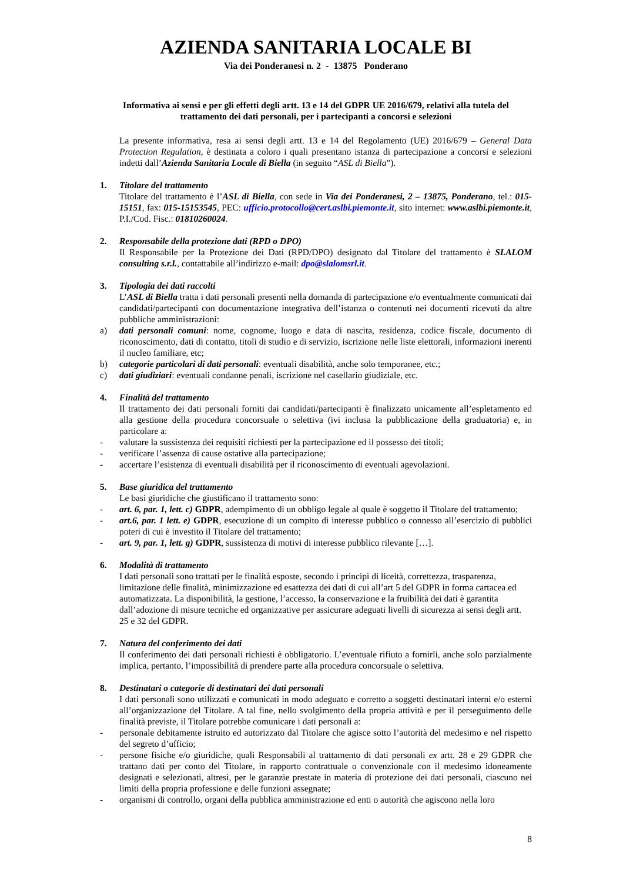AZIENDA SANITARIA LOCALE BI
Via dei Ponderanesi n. 2 - 13875 Ponderano
Informativa ai sensi e per gli effetti degli artt. 13 e 14 del GDPR UE 2016/679, relativi alla tutela del trattamento dei dati personali, per i partecipanti a concorsi e selezioni
La presente informativa, resa ai sensi degli artt. 13 e 14 del Regolamento (UE) 2016/679 – General Data Protection Regulation, è destinata a coloro i quali presentano istanza di partecipazione a concorsi e selezioni indetti dall’Azienda Sanitaria Locale di Biella (in seguito “ASL di Biella”).
1. Titolare del trattamento
Titolare del trattamento è l’ASL di Biella, con sede in Via dei Ponderanesi, 2 – 13875, Ponderano, tel.: 015-15151, fax: 015-15153545, PEC: ufficio.protocollo@cert.aslbi.piemonte.it, sito internet: www.aslbi.piemonte.it, P.I./Cod. Fisc.: 01810260024.
2. Responsabile della protezione dati (RPD o DPO)
Il Responsabile per la Protezione dei Dati (RPD/DPO) designato dal Titolare del trattamento è SLALOM consulting s.r.l., contattabile all’indirizzo e-mail: dpo@slalomsrl.it.
3. Tipologia dei dati raccolti
L’ASL di Biella tratta i dati personali presenti nella domanda di partecipazione e/o eventualmente comunicati dai candidati/partecipanti con documentazione integrativa dell’istanza o contenuti nei documenti ricevuti da altre pubbliche amministrazioni:
a) dati personali comuni: nome, cognome, luogo e data di nascita, residenza, codice fiscale, documento di riconoscimento, dati di contatto, titoli di studio e di servizio, iscrizione nelle liste elettorali, informazioni inerenti il nucleo familiare, etc;
b) categorie particolari di dati personali: eventuali disabilità, anche solo temporanee, etc.;
c) dati giudiziari: eventuali condanne penali, iscrizione nel casellario giudiziale, etc.
4. Finalità del trattamento
Il trattamento dei dati personali forniti dai candidati/partecipanti è finalizzato unicamente all’espletamento ed alla gestione della procedura concorsuale o selettiva (ivi inclusa la pubblicazione della graduatoria) e, in particolare a:
- valutare la sussistenza dei requisiti richiesti per la partecipazione ed il possesso dei titoli;
- verificare l’assenza di cause ostative alla partecipazione;
- accertare l’esistenza di eventuali disabilità per il riconoscimento di eventuali agevolazioni.
5. Base giuridica del trattamento
Le basi giuridiche che giustificano il trattamento sono:
- art. 6, par. 1, lett. c) GDPR, adempimento di un obbligo legale al quale è soggetto il Titolare del trattamento;
- art.6, par. 1 lett. e) GDPR, esecuzione di un compito di interesse pubblico o connesso all’esercizio di pubblici poteri di cui è investito il Titolare del trattamento;
- art. 9, par. 1, lett. g) GDPR, sussistenza di motivi di interesse pubblico rilevante […].
6. Modalità di trattamento
I dati personali sono trattati per le finalità esposte, secondo i principi di liceità, correttezza, trasparenza, limitazione delle finalità, minimizzazione ed esattezza dei dati di cui all’art 5 del GDPR in forma cartacea ed automatizzata. La disponibilità, la gestione, l’accesso, la conservazione e la fruibilità dei dati è garantita dall’adozione di misure tecniche ed organizzative per assicurare adeguati livelli di sicurezza ai sensi degli artt. 25 e 32 del GDPR.
7. Natura del conferimento dei dati
Il conferimento dei dati personali richiesti è obbligatorio. L’eventuale rifiuto a fornirli, anche solo parzialmente implica, pertanto, l’impossibilità di prendere parte alla procedura concorsuale o selettiva.
8. Destinatari o categorie di destinatari dei dati personali
I dati personali sono utilizzati e comunicati in modo adeguato e corretto a soggetti destinatari interni e/o esterni all’organizzazione del Titolare. A tal fine, nello svolgimento della propria attività e per il perseguimento delle finalità previste, il Titolare potrebbe comunicare i dati personali a:
- personale debitamente istruito ed autorizzato dal Titolare che agisce sotto l’autorità del medesimo e nel rispetto del segreto d’ufficio;
- persone fisiche e/o giuridiche, quali Responsabili al trattamento di dati personali ex artt. 28 e 29 GDPR che trattano dati per conto del Titolare, in rapporto contrattuale o convenzionale con il medesimo idoneamente designati e selezionati, altresì, per le garanzie prestate in materia di protezione dei dati personali, ciascuno nei limiti della propria professione e delle funzioni assegnate;
- organismi di controllo, organi della pubblica amministrazione ed enti o autorità che agiscono nella loro
8